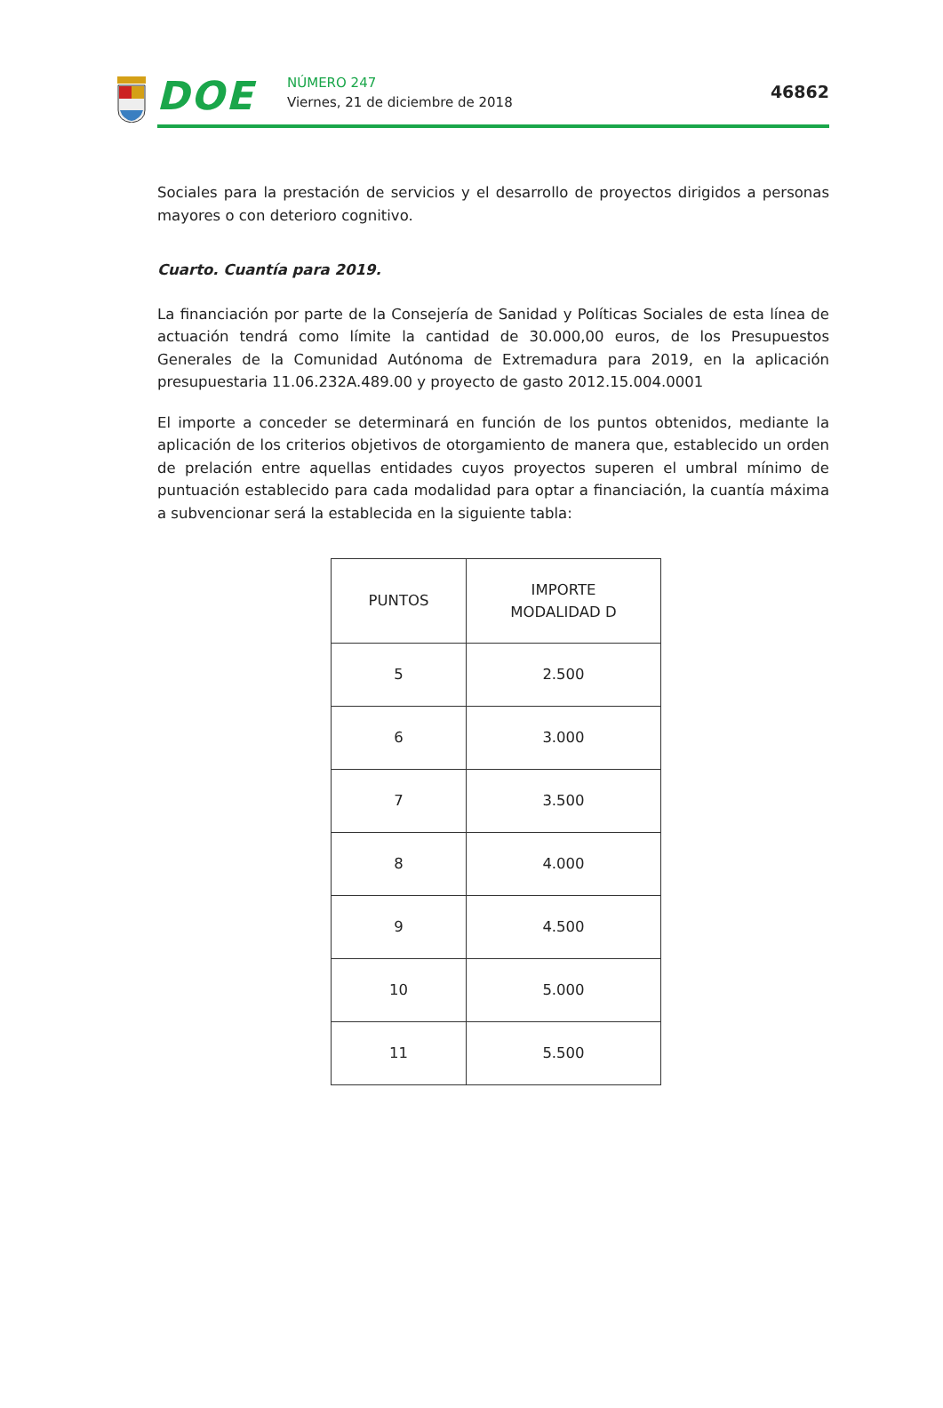DOE NÚMERO 247
Viernes, 21 de diciembre de 2018
46862
Sociales para la prestación de servicios y el desarrollo de proyectos dirigidos a personas mayores o con deterioro cognitivo.
Cuarto. Cuantía para 2019.
La financiación por parte de la Consejería de Sanidad y Políticas Sociales de esta línea de actuación tendrá como límite la cantidad de 30.000,00 euros, de los Presupuestos Generales de la Comunidad Autónoma de Extremadura para 2019, en la aplicación presupuestaria 11.06.232A.489.00 y proyecto de gasto 2012.15.004.0001
El importe a conceder se determinará en función de los puntos obtenidos, mediante la aplicación de los criterios objetivos de otorgamiento de manera que, establecido un orden de prelación entre aquellas entidades cuyos proyectos superen el umbral mínimo de puntuación establecido para cada modalidad para optar a financiación, la cuantía máxima a subvencionar será la establecida en la siguiente tabla:
| PUNTOS | IMPORTE MODALIDAD D |
| --- | --- |
| 5 | 2.500 |
| 6 | 3.000 |
| 7 | 3.500 |
| 8 | 4.000 |
| 9 | 4.500 |
| 10 | 5.000 |
| 11 | 5.500 |